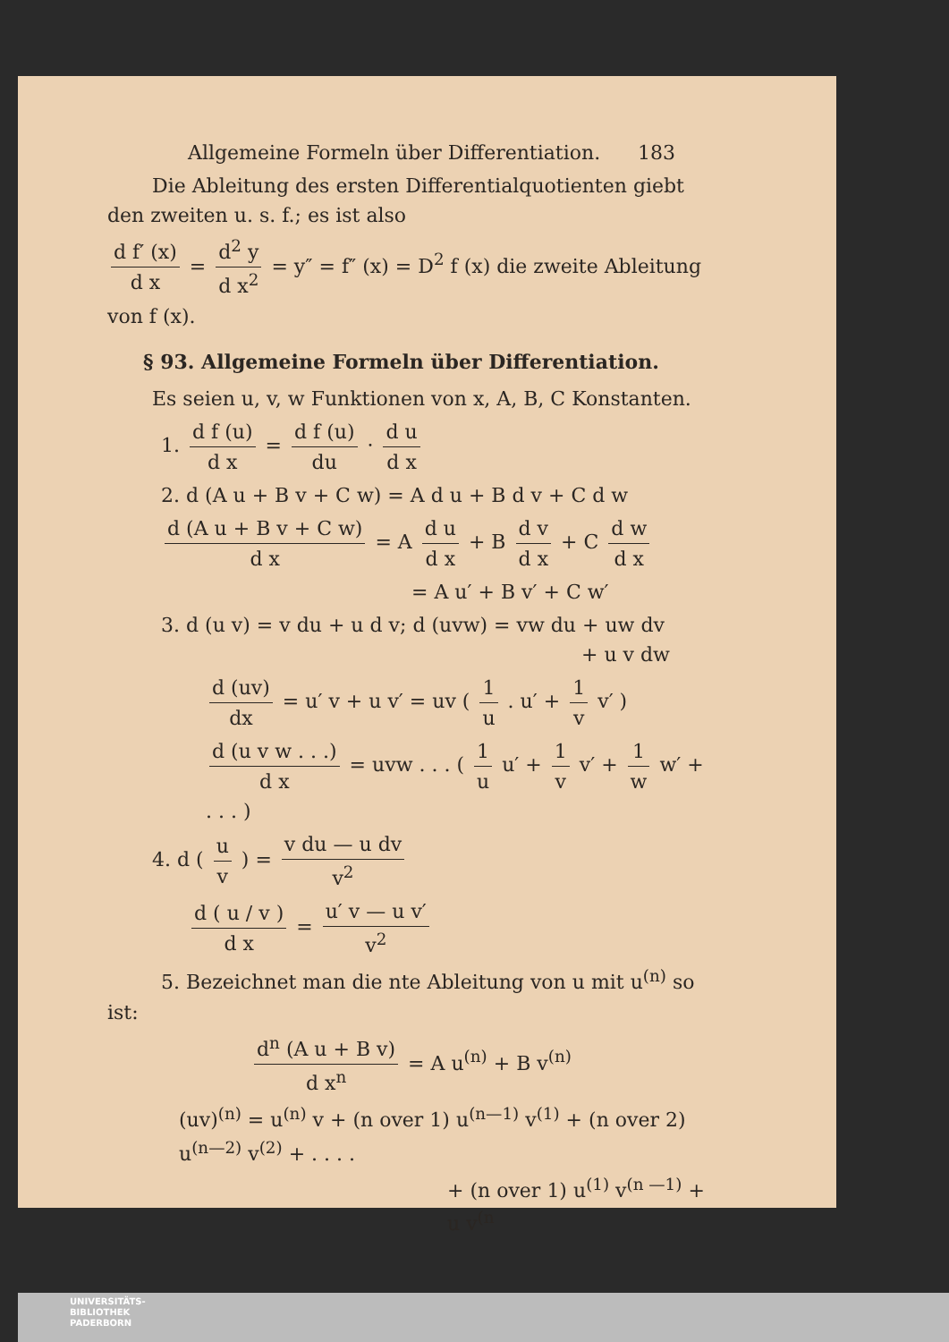Allgemeine Formeln über Differentiation. 183
Die Ableitung des ersten Differentialquotienten giebt den zweiten u. s. f.; es ist also
d f′ (x) d x = d<sup>2</sup> y d x<sup>2</sup> = y″ = f″ (x) = D<sup>2</sup> f (x) die zweite Ablei­tung von f (x).
§ 93. Allgemeine Formeln über Differentiation.
Es seien u, v, w Funktionen von x, A, B, C Konstanten.
1. d f (u) d x = d f (u) du · d u d x
2. d (A u + B v + C w) = A d u + B d v + C d w
d (A u + B v + C w) d x = A d u d x + B d v d x + C d w d x
= A u′ + B v′ + C w′
3. d (u v) = v du + u d v; d (uvw) = vw du + uw dv
+ u v dw
d (uv) dx = u′ v + u v′ = uv ( 1 u . u′ + 1 v v′ )
d (u v w . . .) d x = uvw . . . ( 1 u u′ + 1 v v′ + 1 w w′ + . . . )
4. d ( u v ) = v du — u dv v<sup>2</sup>
d ( u / v ) d x = u′ v — u v′ v<sup>2</sup>
5. Bezeichnet man die nte Ableitung von u mit u<sup>(n)</sup> so ist:
d<sup>n</sup> (A u + B v) d x<sup>n</sup> = A u<sup>(n)</sup> + B v<sup>(n)</sup>
(uv)<sup>(n)</sup> = u<sup>(n)</sup> v + (n over 1) u<sup>(n—1)</sup> v<sup>(1)</sup> + (n over 2) u<sup>(n—2)</sup> v<sup>(2)</sup> + . . . .
+ (n over 1) u<sup>(1)</sup> v<sup>(n —1)</sup> + u v<sup>(n</sup>
UNIVERSITÄTS-
BIBLIOTHEK
PADERBORN